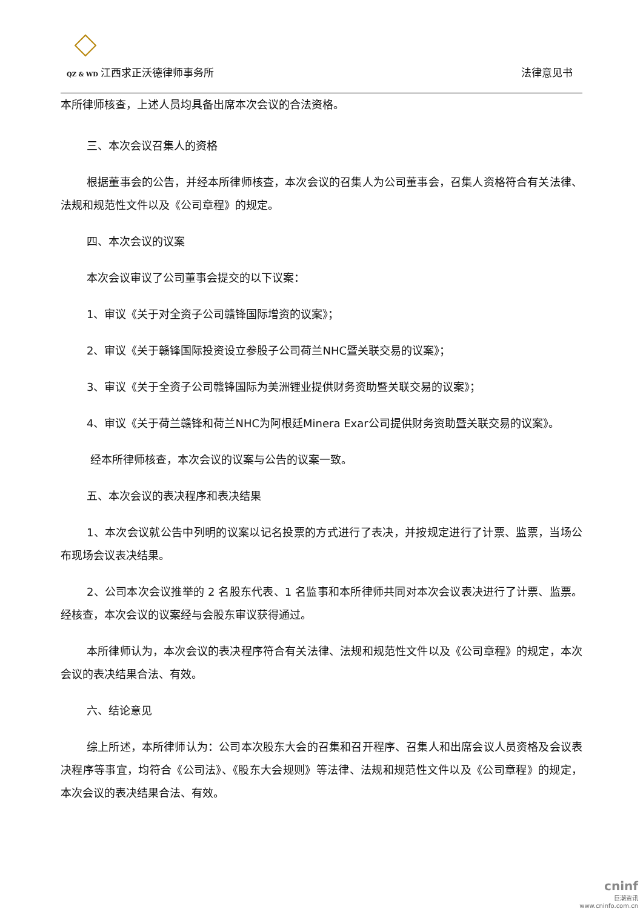QZ & WD 江西求正沃德律师事务所
法律意见书
本所律师核查，上述人员均具备出席本次会议的合法资格。
三、本次会议召集人的资格
根据董事会的公告，并经本所律师核查，本次会议的召集人为公司董事会，召集人资格符合有关法律、法规和规范性文件以及《公司章程》的规定。
四、本次会议的议案
本次会议审议了公司董事会提交的以下议案：
1、审议《关于对全资子公司赣锋国际增资的议案》；
2、审议《关于赣锋国际投资设立参股子公司荷兰NHC暨关联交易的议案》；
3、审议《关于全资子公司赣锋国际为美洲锂业提供财务资助暨关联交易的议案》；
4、审议《关于荷兰赣锋和荷兰NHC为阿根廷Minera Exar公司提供财务资助暨关联交易的议案》。
经本所律师核查，本次会议的议案与公告的议案一致。
五、本次会议的表决程序和表决结果
1、本次会议就公告中列明的议案以记名投票的方式进行了表决，并按规定进行了计票、监票，当场公布现场会议表决结果。
2、公司本次会议推举的 2 名股东代表、1 名监事和本所律师共同对本次会议表决进行了计票、监票。经核查，本次会议的议案经与会股东审议获得通过。
本所律师认为，本次会议的表决程序符合有关法律、法规和规范性文件以及《公司章程》的规定，本次会议的表决结果合法、有效。
六、结论意见
综上所述，本所律师认为：公司本次股东大会的召集和召开程序、召集人和出席会议人员资格及会议表决程序等事宜，均符合《公司法》、《股东大会规则》等法律、法规和规范性文件以及《公司章程》的规定，本次会议的表决结果合法、有效。
cninf
巨潮资讯
www.cninfo.com.cn